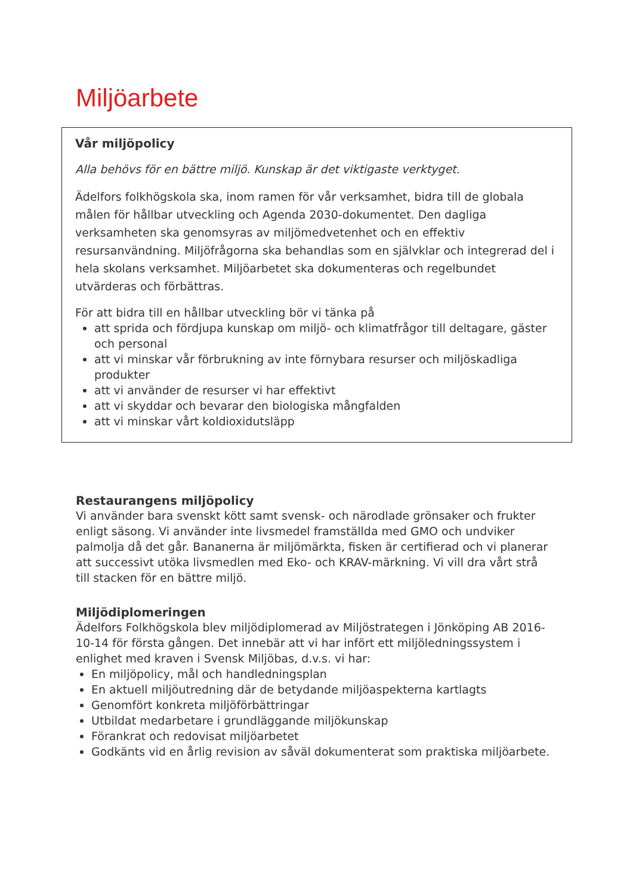Miljöarbete
Vår miljöpolicy
Alla behövs för en bättre miljö. Kunskap är det viktigaste verktyget.
Ädelfors folkhögskola ska, inom ramen för vår verksamhet, bidra till de globala målen för hållbar utveckling och Agenda 2030-dokumentet. Den dagliga verksamheten ska genomsyras av miljömedvetenhet och en effektiv resursanvändning. Miljöfrågorna ska behandlas som en självklar och integrerad del i hela skolans verksamhet. Miljöarbetet ska dokumenteras och regelbundet utvärderas och förbättras.
För att bidra till en hållbar utveckling bör vi tänka på
att sprida och fördjupa kunskap om miljö- och klimatfrågor till deltagare, gäster och personal
att vi minskar vår förbrukning av inte förnybara resurser och miljöskadliga produkter
att vi använder de resurser vi har effektivt
att vi skyddar och bevarar den biologiska mångfalden
att vi minskar vårt koldioxidutsläpp
Restaurangens miljöpolicy
Vi använder bara svenskt kött samt svensk- och närodlade grönsaker och frukter enligt säsong. Vi använder inte livsmedel framställda med GMO och undviker palmolja då det går. Bananerna är miljömärkta, fisken är certifierad och vi planerar att successivt utöka livsmedlen med Eko- och KRAV-märkning. Vi vill dra vårt strå till stacken för en bättre miljö.
Miljödiplomeringen
Ädelfors Folkhögskola blev miljödiplomerad av Miljöstrategen i Jönköping AB 2016-10-14 för första gången. Det innebär att vi har infört ett miljöledningssystem i enlighet med kraven i Svensk Miljöbas, d.v.s. vi har:
En miljöpolicy, mål och handledningsplan
En aktuell miljöutredning där de betydande miljöaspekterna kartlagts
Genomfört konkreta miljöförbättringar
Utbildat medarbetare i grundläggande miljökunskap
Förankrat och redovisat miljöarbetet
Godkänts vid en årlig revision av såväl dokumenterat som praktiska miljöarbete.